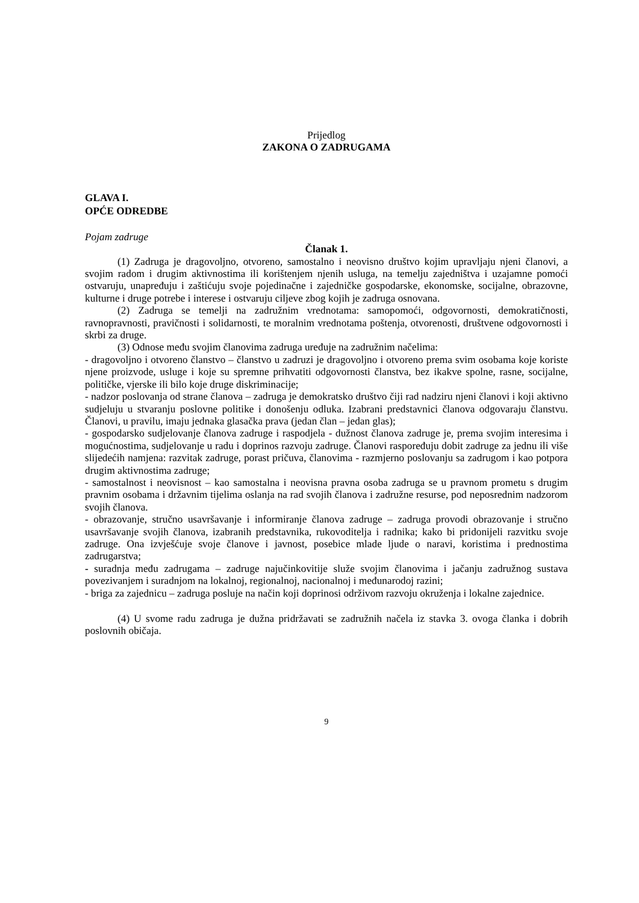Prijedlog
ZAKONA O ZADRUGAMA
GLAVA I.
OPĆE ODREDBE
Pojam zadruge
Članak 1.
(1) Zadruga je dragovoljno, otvoreno, samostalno i neovisno društvo kojim upravljaju njeni članovi, a svojim radom i drugim aktivnostima ili korištenjem njenih usluga, na temelju zajedništva i uzajamne pomoći ostvaruju, unapređuju i zaštićuju svoje pojedinačne i zajedničke gospodarske, ekonomske, socijalne, obrazovne, kulturne i druge potrebe i interese i ostvaruju ciljeve zbog kojih je zadruga osnovana.
(2) Zadruga se temelji na zadružnim vrednotama: samopomoći, odgovornosti, demokratičnosti, ravnopravnosti, pravičnosti i solidarnosti, te moralnim vrednotama poštenja, otvorenosti, društvene odgovornosti i skrbi za druge.
(3) Odnose među svojim članovima zadruga uređuje na zadružnim načelima:
- dragovoljno i otvoreno članstvo – članstvo u zadruzi je dragovoljno i otvoreno prema svim osobama koje koriste njene proizvode, usluge i koje su spremne prihvatiti odgovornosti članstva, bez ikakve spolne, rasne, socijalne, političke, vjerske ili bilo koje druge diskriminacije;
- nadzor poslovanja od strane članova – zadruga je demokratsko društvo čiji rad nadziru njeni članovi i koji aktivno sudjeluju u stvaranju poslovne politike i donošenju odluka. Izabrani predstavnici članova odgovaraju članstvu. Članovi, u pravilu, imaju jednaka glasačka prava (jedan član – jedan glas);
- gospodarsko sudjelovanje članova zadruge i raspodjela - dužnost članova zadruge je, prema svojim interesima i mogućnostima, sudjelovanje u radu i doprinos razvoju zadruge. Članovi raspoređuju dobit zadruge za jednu ili više slijedećih namjena: razvitak zadruge, porast pričuva, članovima - razmjerno poslovanju sa zadrugom i kao potpora drugim aktivnostima zadruge;
- samostalnost i neovisnost – kao samostalna i neovisna pravna osoba zadruga se u pravnom prometu s drugim pravnim osobama i državnim tijelima oslanja na rad svojih članova i zadružne resurse, pod neposrednim nadzorom svojih članova.
- obrazovanje, stručno usavršavanje i informiranje članova zadruge – zadruga provodi obrazovanje i stručno usavršavanje svojih članova, izabranih predstavnika, rukovoditelja i radnika; kako bi pridonijeli razvitku svoje zadruge. Ona izvješćuje svoje članove i javnost, posebice mlade ljude o naravi, koristima i prednostima zadrugarstva;
- suradnja među zadrugama – zadruge najučinkovitije služe svojim članovima i jačanju zadružnog sustava povezivanjem i suradnjom na lokalnoj, regionalnoj, nacionalnoj i međunarodoj razini;
- briga za zajednicu – zadruga posluje na način koji doprinosi održivom razvoju okruženja i lokalne zajednice.
(4) U svome radu zadruga je dužna pridržavati se zadružnih načela iz stavka 3. ovoga članka i dobrih poslovnih običaja.
9